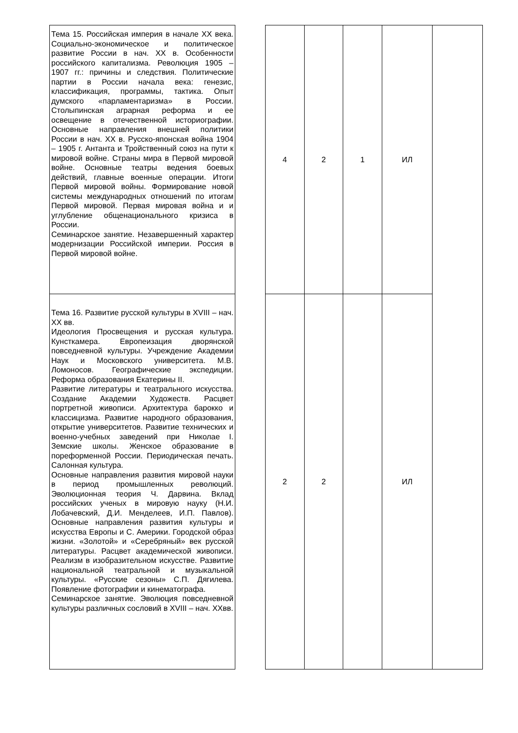| Тема 15. Российская империя в начале XX века. Социально-экономическое и политическое развитие России в нач. XX в. Особенности российского капитализма. Революция 1905 – 1907 гг.: причины и следствия. Политические партии в России начала века: генезис, классификация, программы, тактика. Опыт думского «парламентаризма» в России. Столыпинская аграрная реформа и ее освещение в отечественной историографии. Основные направления внешней политики России в нач. XX в. Русско-японская война 1904 – 1905 г. Антанта и Тройственный союз на пути к мировой войне. Страны мира в Первой мировой войне. Основные театры ведения боевых действий, главные военные операции. Итоги Первой мировой войны. Формирование новой системы международных отношений по итогам Первой мировой. Первая мировая война и и углубление общенационального кризиса в России. Семинарское занятие. Незавершенный характер модернизации Российской империи. Россия в Первой мировой войне. | | 4 | 2 | 1 | ИЛ | |
| Тема 16. Развитие русской культуры в XVIII – нач. XX вв. Идеология Просвещения и русская культура. Кунсткамера. Европеизация дворянской повседневной культуры. Учреждение Академии Наук и Московского университета. М.В. Ломоносов. Географические экспедиции. Реформа образования Екатерины II. Развитие литературы и театрального искусства. Создание Академии Художеств. Расцвет портретной живописи. Архитектура барокко и классицизма. Развитие народного образования, открытие университетов. Развитие технических и военно-учебных заведений при Николае I. Земские школы. Женское образование в пореформенной России. Периодическая печать. Салонная культура. Основные направления развития мировой науки в период промышленных революций. Эволюционная теория Ч. Дарвина. Вклад российских ученых в мировую науку (Н.И. Лобачевский, Д.И. Менделеев, И.П. Павлов). Основные направления развития культуры и искусства Европы и С. Америки. Городской образ жизни. «Золотой» и «Серебряный» век русской литературы. Расцвет академической живописи. Реализм в изобразительном искусстве. Развитие национальной театральной и музыкальной культуры. «Русские сезоны» С.П. Дягилева. Появление фотографии и кинематографа. Семинарское занятие. Эволюция повседневной культуры различных сословий в XVIII – нач. XXвв. | | 2 | 2 | | ИЛ | |